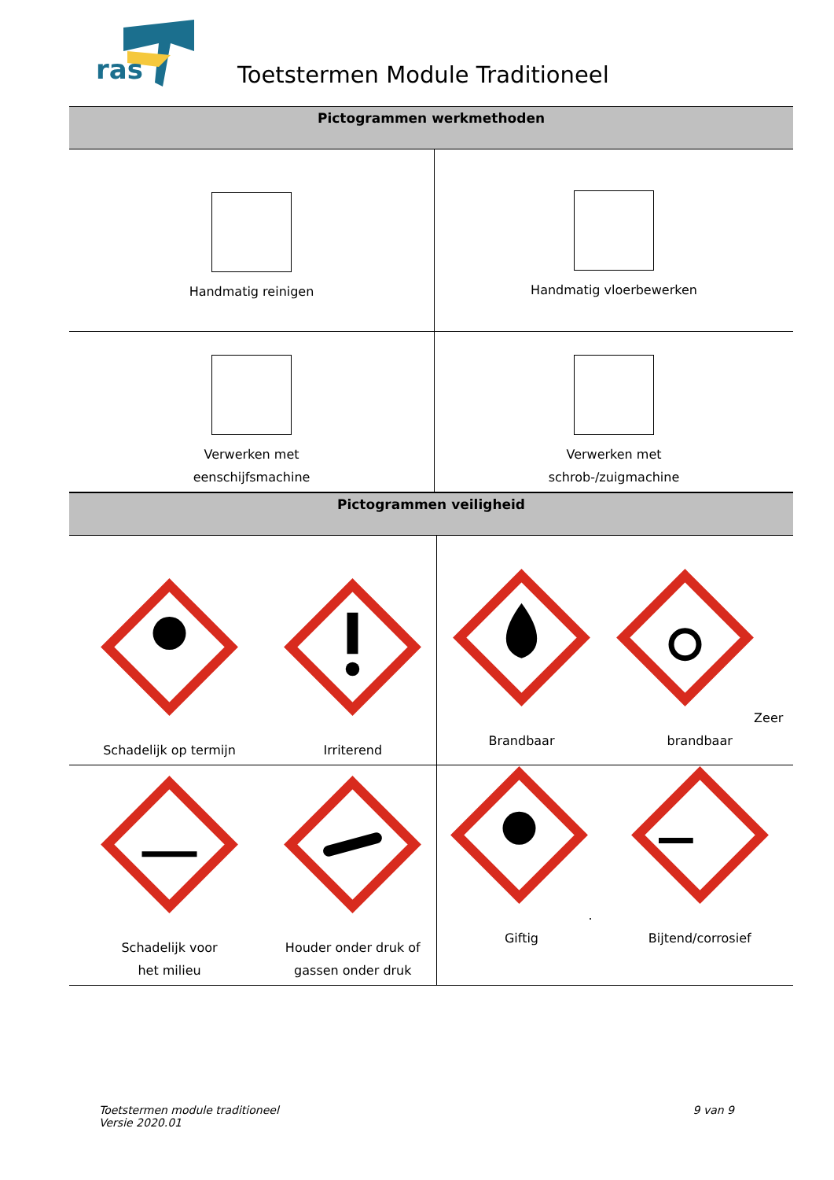ras
Toetstermen Module Traditioneel
| Pictogrammen werkmethoden | |
| --- | --- |
| Handmatig reinigen | Handmatig vloerbewerken |
| Verwerken met eenschijfsmachine | Verwerken met schrob-/zuigmachine |
| Pictogrammen veiligheid | | | |
| --- | --- | --- | --- |
| Schadelijk op termijn | Irriterend | Brandbaar | Zeer brandbaar |
| Schadelijk voor het milieu | Houder onder druk of gassen onder druk | . Giftig | Bijtend/corrosief |
Toetstermen module traditioneel
Versie 2020.01
9 van 9